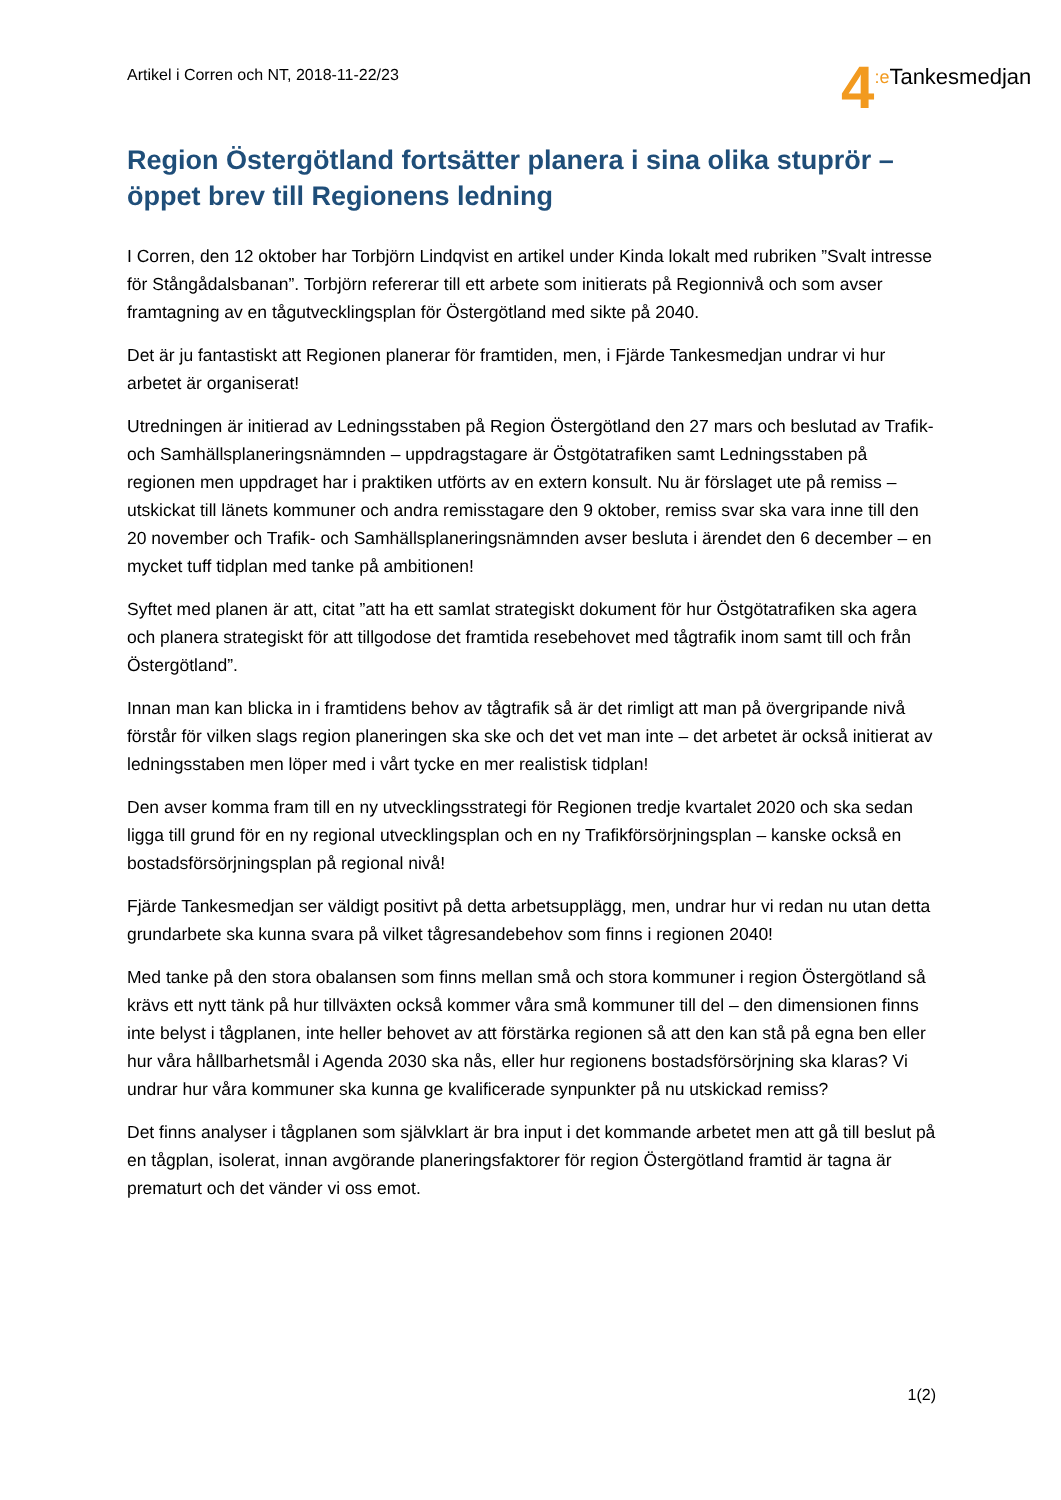Artikel i Corren och NT, 2018-11-22/23
4:e Tankesmedjan
Region Östergötland fortsätter planera i sina olika stuprör – öppet brev till Regionens ledning
I Corren, den 12 oktober har Torbjörn Lindqvist en artikel under Kinda lokalt med rubriken ”Svalt intresse för Stångådalsbanan”. Torbjörn refererar till ett arbete som initierats på Regionnivå och som avser framtagning av en tågutvecklingsplan för Östergötland med sikte på 2040.
Det är ju fantastiskt att Regionen planerar för framtiden, men, i Fjärde Tankesmedjan undrar vi hur arbetet är organiserat!
Utredningen är initierad av Ledningsstaben på Region Östergötland den 27 mars och beslutad av Trafik- och Samhällsplaneringsnämnden – uppdragstagare är Östgötatrafiken samt Ledningsstaben på regionen men uppdraget har i praktiken utförts av en extern konsult. Nu är förslaget ute på remiss – utskickat till länets kommuner och andra remisstagare den 9 oktober, remiss svar ska vara inne till den 20 november och Trafik- och Samhällsplaneringsnämnden avser besluta i ärendet den 6 december – en mycket tuff tidplan med tanke på ambitionen!
Syftet med planen är att, citat ”att ha ett samlat strategiskt dokument för hur Östgötatrafiken ska agera och planera strategiskt för att tillgodose det framtida resebehovet med tågtrafik inom samt till och från Östergötland”.
Innan man kan blicka in i framtidens behov av tågtrafik så är det rimligt att man på övergripande nivå förstår för vilken slags region planeringen ska ske och det vet man inte – det arbetet är också initierat av ledningsstaben men löper med i vårt tycke en mer realistisk tidplan!
Den avser komma fram till en ny utvecklingsstrategi för Regionen tredje kvartalet 2020 och ska sedan ligga till grund för en ny regional utvecklingsplan och en ny Trafikförsörjningsplan – kanske också en bostadsförsörjningsplan på regional nivå!
Fjärde Tankesmedjan ser väldigt positivt på detta arbetsupplägg, men, undrar hur vi redan nu utan detta grundarbete ska kunna svara på vilket tågresandebehov som finns i regionen 2040!
Med tanke på den stora obalansen som finns mellan små och stora kommuner i region Östergötland så krävs ett nytt tänk på hur tillväxten också kommer våra små kommuner till del – den dimensionen finns inte belyst i tågplanen, inte heller behovet av att förstärka regionen så att den kan stå på egna ben eller hur våra hållbarhetsmål i Agenda 2030 ska nås, eller hur regionens bostadsförsörjning ska klaras? Vi undrar hur våra kommuner ska kunna ge kvalificerade synpunkter på nu utskickad remiss?
Det finns analyser i tågplanen som självklart är bra input i det kommande arbetet men att gå till beslut på en tågplan, isolerat, innan avgörande planeringsfaktorer för region Östergötland framtid är tagna är prematurt och det vänder vi oss emot.
1(2)